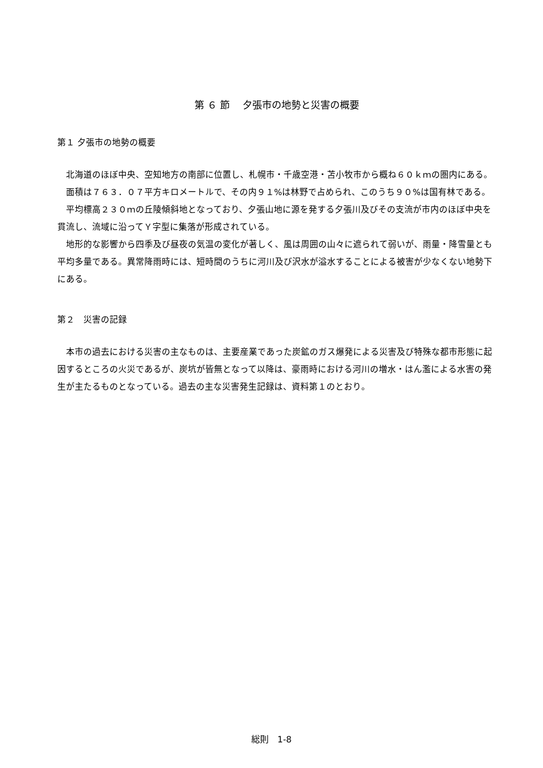第 ６ 節　 夕張市の地勢と災害の概要
第１ 夕張市の地勢の概要
北海道のほぼ中央、空知地方の南部に位置し、札幌市・千歳空港・苫小牧市から概ね６０ｋｍの圏内にある。
面積は７６３．０７平方キロメートルで、その内９１%は林野で占められ、このうち９０%は国有林である。
平均標高２３０ｍの丘陵傾斜地となっており、夕張山地に源を発する夕張川及びその支流が市内のほぼ中央を貫流し、流域に沿ってＹ字型に集落が形成されている。
地形的な影響から四季及び昼夜の気温の変化が著しく、風は周囲の山々に遮られて弱いが、雨量・降雪量とも平均多量である。異常降雨時には、短時間のうちに河川及び沢水が溢水することによる被害が少なくない地勢下にある。
第２　災害の記録
本市の過去における災害の主なものは、主要産業であった炭鉱のガス爆発による災害及び特殊な都市形態に起因するところの火災であるが、炭坑が皆無となって以降は、豪雨時における河川の増水・はん濫による水害の発生が主たるものとなっている。過去の主な災害発生記録は、資料第１のとおり。
総則　1-8